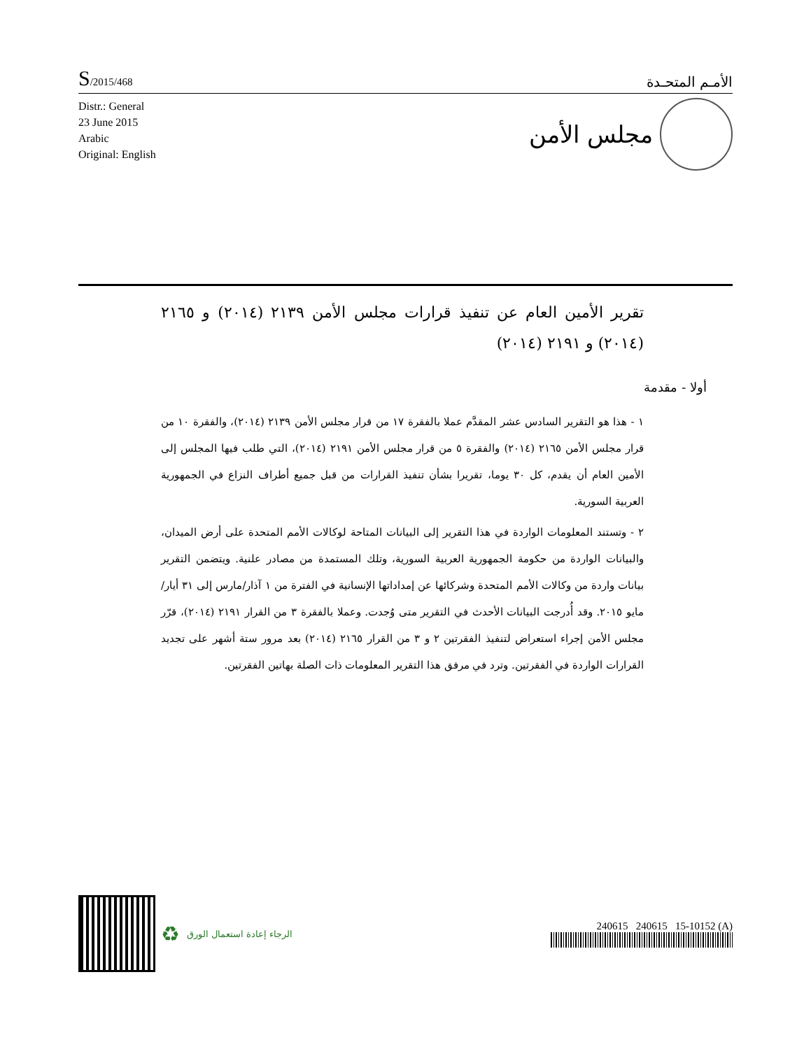S/2015/468
الأمـم المتحـدة
Distr.: General
23 June 2015
Arabic
Original: English
مجلس الأمن
تقرير الأمين العام عن تنفيذ قرارات مجلس الأمن ٢١٣٩ (٢٠١٤) و ٢١٦٥ (٢٠١٤) و ٢١٩١ (٢٠١٤)
أولا - مقدمة
١ - هذا هو التقرير السادس عشر المقدَّم عملا بالفقرة ١٧ من قرار مجلس الأمن ٢١٣٩ (٢٠١٤)، والفقرة ١٠ من قرار مجلس الأمن ٢١٦٥ (٢٠١٤) والفقرة ٥ من قرار مجلس الأمن ٢١٩١ (٢٠١٤)، التي طلب فيها المجلس إلى الأمين العام أن يقدم، كل ٣٠ يوما، تقريرا بشأن تنفيذ القرارات من قبل جميع أطراف النزاع في الجمهورية العربية السورية.
٢ - وتستند المعلومات الواردة في هذا التقرير إلى البيانات المتاحة لوكالات الأمم المتحدة على أرض الميدان، والبيانات الواردة من حكومة الجمهورية العربية السورية، وتلك المستمدة من مصادر علنية. ويتضمن التقرير بيانات واردة من وكالات الأمم المتحدة وشركائها عن إمداداتها الإنسانية في الفترة من ١ آذار/مارس إلى ٣١ أيار/مايو ٢٠١٥. وقد أُدرجت البيانات الأحدث في التقرير متى وُجدت. وعملا بالفقرة ٣ من القرار ٢١٩١ (٢٠١٤)، قرّر مجلس الأمن إجراء استعراض لتنفيذ الفقرتين ٢ و ٣ من القرار ٢١٦٥ (٢٠١٤) بعد مرور ستة أشهر على تجديد القرارات الواردة في الفقرتين. وترد في مرفق هذا التقرير المعلومات ذات الصلة بهاتين الفقرتين.
♻ الرجاء إعادة استعمال الورق
240615 240615 15-10152 (A)